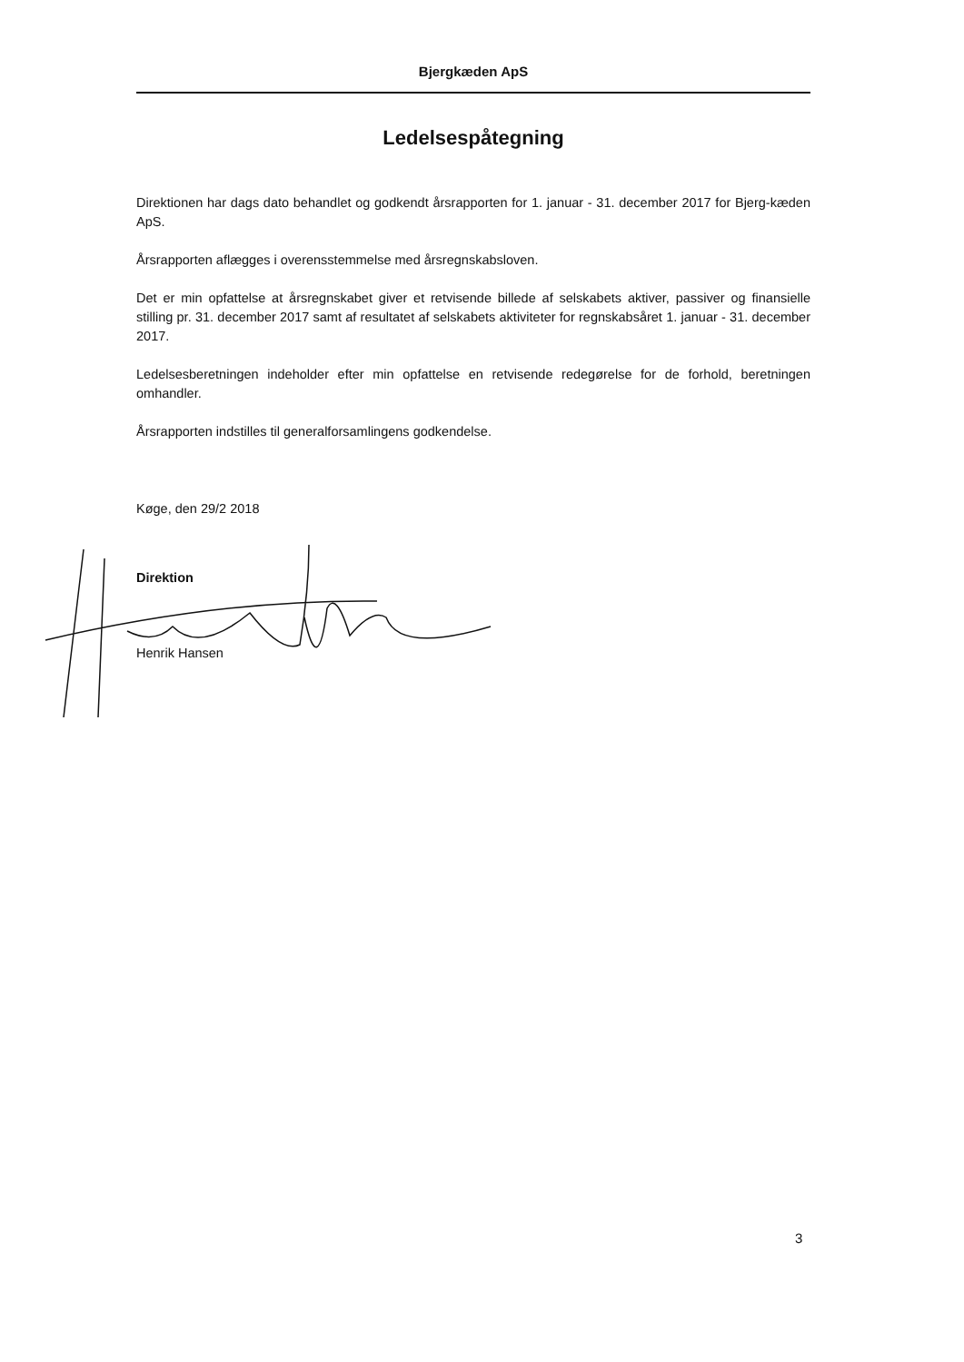Bjergkæden ApS
Ledelsespåtegning
Direktionen har dags dato behandlet og godkendt årsrapporten for 1. januar - 31. december 2017 for Bjerg-kæden ApS.
Årsrapporten aflægges i overensstemmelse med årsregnskabsloven.
Det er min opfattelse at årsregnskabet giver et retvisende billede af selskabets aktiver, passiver og finansielle stilling pr. 31. december 2017 samt af resultatet af selskabets aktiviteter for regnskabsåret 1. januar - 31. december 2017.
Ledelsesberetningen indeholder efter min opfattelse en retvisende redegørelse for de forhold, beretningen omhandler.
Årsrapporten indstilles til generalforsamlingens godkendelse.
Køge, den 29/2 2018
Direktion
Henrik Hansen
3